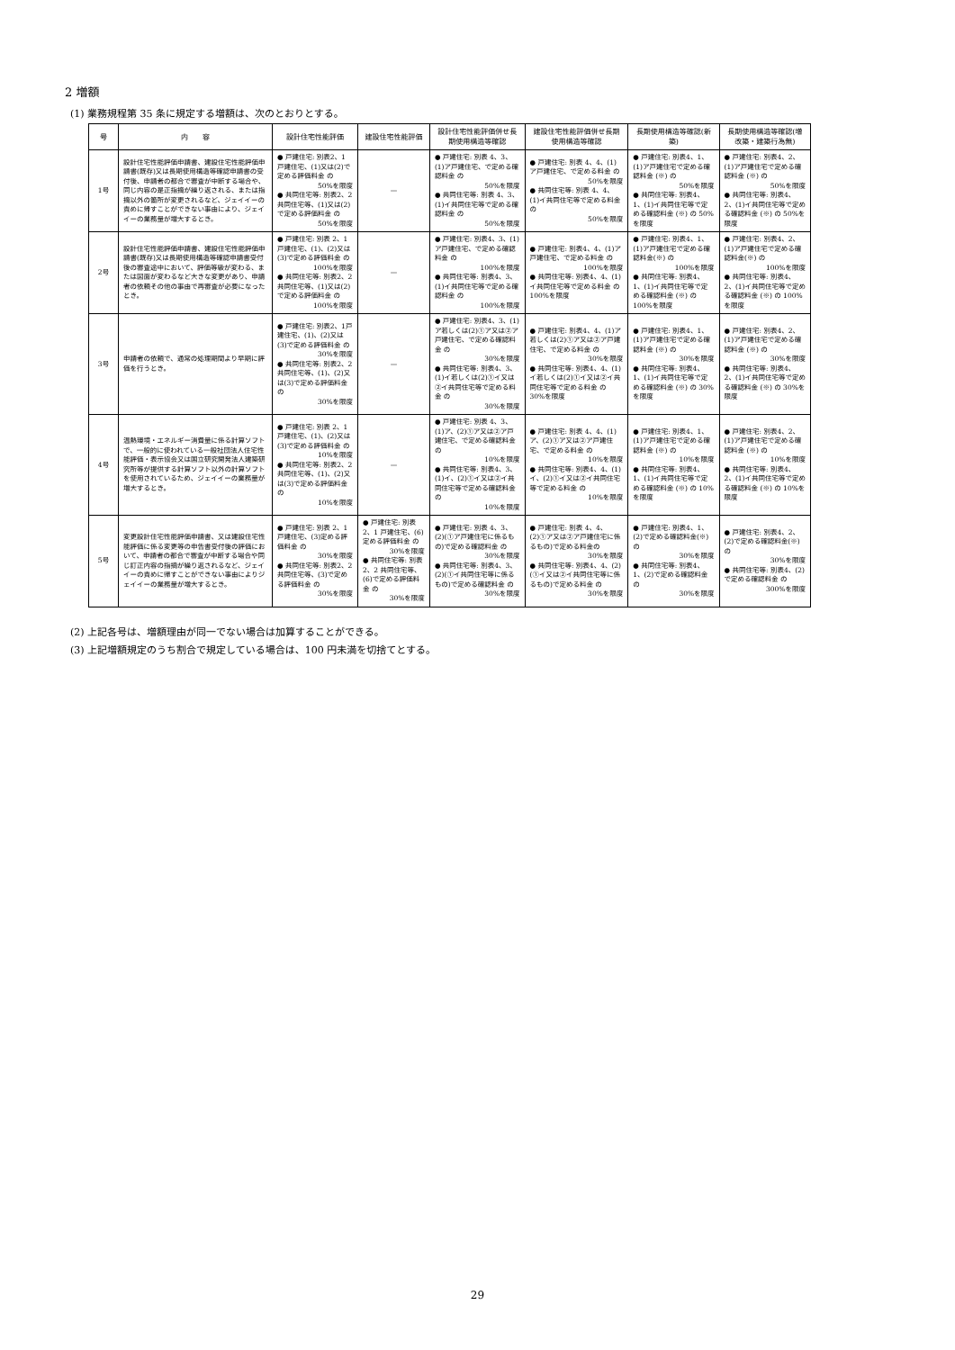2 増額
(1) 業務規程第 35 条に規定する増額は、次のとおりとする。
| 号 | 内 容 | 設計住宅性能評価 | 建設住宅性能評価 | 設計住宅性能評価併せ長期使用構造等確認 | 建設住宅性能評価併せ長期使用構造等確認 | 長期使用構造等確認(新築) | 長期使用構造等確認(増改築・建築行為無) |
| --- | --- | --- | --- | --- | --- | --- | --- |
| 1号 | 設計住宅性能評価申請書、建設住宅性能評価申請書(既存)又は長期使用構造等確認申請書の受付後、申請者の都合で審査が中断する場合や、同じ内容の是正指摘が繰り返される、または指摘以外の箇所が変更されるなど、ジェイイーの責めに帰すことができない事由により、ジェイイーの業務量が増大するとき。 | ● 戸建住宅: 別表2、1 戸建住宅、(1)又は(2)で定める評価料金 の 50%を限度 ● 共同住宅等: 別表2、2 共同住宅等、(1)又は(2)で定める評価料金 の 50%を限度 | — | ● 戸建住宅: 別表 4、3、(1)ア戸建住宅、で定める確認料金 の 50%を限度 ● 共同住宅等: 別表 4、3、(1)イ共同住宅等で定める確認料金 の 50%を限度 | ● 戸建住宅: 別表 4、4、(1)ア戸建住宅、で定める料金 の 50%を限度 ● 共同住宅等: 別表 4、4、(1)イ共同住宅等で定める料金 の 50%を限度 | ● 戸建住宅: 別表4、1、(1)ア戸建住宅で定める確認料金 (※) の 50%を限度 ● 共同住宅等: 別表4、1、(1)イ共同住宅等で定める確認料金 (※) の 50%を限度 | ● 戸建住宅: 別表4、2、(1)ア戸建住宅で定める確認料金 (※) の 50%を限度 ● 共同住宅等: 別表4、2、(1)イ共同住宅等で定める確認料金 (※) の 50%を限度 |
| 2号 | 設計住宅性能評価申請書、建設住宅性能評価申請書(既存)又は長期使用構造等確認申請書受付後の審査途中において、評価等級が変わる、または図面が変わるなど大きな変更があり、申請者の依頼その他の事由で再審査が必要になったとき。 | ● 戸建住宅: 別表 2、1 戸建住宅、(1)、(2)又は(3)で定める評価料金 の 100%を限度 ● 共同住宅等: 別表2、2 共同住宅等、(1)又は(2)で定める評価料金 の 100%を限度 | — | ● 戸建住宅: 別表4、3、(1)ア戸建住宅、で定める確認料金 の 100%を限度 ● 共同住宅等: 別表4、3、(1)イ共同住宅等で定める確認料金 の 100%を限度 | ● 戸建住宅: 別表4、4、(1)ア戸建住宅、で定める料金 の 100%を限度 ● 共同住宅等: 別表4、4、(1)イ共同住宅等で定める料金 の 100%を限度 | ● 戸建住宅: 別表4、1、(1)ア戸建住宅で定める確認料金(※) の 100%を限度 ● 共同住宅等: 別表4、1、(1)イ共同住宅等で定める確認料金 (※) の 100%を限度 | ● 戸建住宅: 別表4、2、(1)ア戸建住宅で定める確認料金(※) の 100%を限度 ● 共同住宅等: 別表4、2、(1)イ共同住宅等で定める確認料金 (※) の 100%を限度 |
| 3号 | 申請者の依頼で、通常の処理期間より早期に評価を行うとき。 | ● 戸建住宅: 別表2、1戸建住宅、(1)、(2)又は(3)で定める評価料金 の 30%を限度 ● 共同住宅等: 別表2、2 共同住宅等、(1)、(2)又は(3)で定める評価料金 の 30%を限度 | — | ● 戸建住宅: 別表4、3、(1)ア若しくは(2)①ア又は②ア戸建住宅、で定める確認料金 の 30%を限度 ● 共同住宅等: 別表4、3、(1)イ若しくは(2)①イ又は②イ共同住宅等で定める料金 の 30%を限度 | ● 戸建住宅: 別表4、4、(1)ア若しくは(2)①ア又は②ア戸建住宅、で定める料金 の 30%を限度 ● 共同住宅等: 別表4、4、(1)イ若しくは(2)①イ又は②イ共同住宅等で定める料金 の 30%を限度 | ● 戸建住宅: 別表4、1、(1)ア戸建住宅で定める確認料金 (※) の 30%を限度 ● 共同住宅等: 別表4、1、(1)イ共同住宅等で定める確認料金 (※) の 30%を限度 | ● 戸建住宅: 別表4、2、(1)ア戸建住宅で定める確認料金 (※) の 30%を限度 ● 共同住宅等: 別表4、2、(1)イ共同住宅等で定める確認料金 (※) の 30%を限度 |
| 4号 | 温熱環境・エネルギー消費量に係る計算ソフトで、一般的に使われている一般社団法人住宅性能評価・表示協会又は国立研究開発法人建築研究所等が提供する計算ソフト以外の計算ソフトを使用されているため、ジェイイーの業務量が増大するとき。 | ● 戸建住宅: 別表 2、1 戸建住宅、(1)、(2)又は(3)で定める評価料金 の 10%を限度 ● 共同住宅等: 別表2、2 共同住宅等、(1)、(2)又は(3)で定める評価料金 の 10%を限度 | — | ● 戸建住宅: 別表 4、3、(1)ア、(2)①ア又は②ア戸建住宅、で定める確認料金 の 10%を限度 ● 共同住宅等: 別表4、3、(1)イ、(2)①イ又は②イ共同住宅等で定める確認料金 の 10%を限度 | ● 戸建住宅: 別表 4、4、(1)ア、(2)①ア又は②ア戸建住宅、で定める料金 の 10%を限度 ● 共同住宅等: 別表4、4、(1)イ、(2)①イ又は②イ共同住宅等で定める料金 の 10%を限度 | ● 戸建住宅: 別表4、1、(1)ア戸建住宅で定める確認料金 (※) の 10%を限度 ● 共同住宅等: 別表4、1、(1)イ共同住宅等で定める確認料金 (※) の 10%を限度 | ● 戸建住宅: 別表4、2、(1)ア戸建住宅で定める確認料金 (※) の 10%を限度 ● 共同住宅等: 別表4、2、(1)イ共同住宅等で定める確認料金 (※) の 10%を限度 |
| 5号 | 変更設計住宅性能評価申請書、又は建設住宅性能評価に係る変更等の申告書受付後の評価において、申請者の都合で審査が中断する場合や同じ訂正内容の指摘が繰り返されるなど、ジェイイーの責めに帰すことができない事由によりジェイイーの業務量が増大するとき。 | ● 戸建住宅: 別表 2、1 戸建住宅、(3)定める評価料金 の 30%を限度 ● 共同住宅等: 別表2、2 共同住宅等、(3)で定める評価料金 の 30%を限度 | ● 戸建住宅: 別表 2、1 戸建住宅、(6)定める評価料金 の 30%を限度 ● 共同住宅等: 別表2、2 共同住宅等、(6)で定める評価料金 の 30%を限度 | ● 戸建住宅: 別表 4、3、(2)(①ア戸建住宅に係るもの)で定める確認料金 の 30%を限度 ● 共同住宅等: 別表4、3、(2)(①イ共同住宅等に係るもの)で定める確認料金 の 30%を限度 | ● 戸建住宅: 別表 4、4、(2)①ア又は②ア戸建住宅に係るもの)で定める料金の 30%を限度 ● 共同住宅等: 別表4、4、(2)(①イ又は②イ共同住宅等に係るもの)で定める料金 の 30%を限度 | ● 戸建住宅: 別表4、1、(2)で定める確認料金(※) の 30%を限度 ● 共同住宅等: 別表4、1、(2)で定める確認料金 の 30%を限度 | ● 戸建住宅: 別表4、2、(2)で定める確認料金(※) の 30%を限度 ● 共同住宅等: 別表4、(2)で定める確認料金 の 300%を限度 |
(2) 上記各号は、増額理由が同一でない場合は加算することができる。
(3) 上記増額規定のうち割合で規定している場合は、100 円未満を切捨てとする。
29